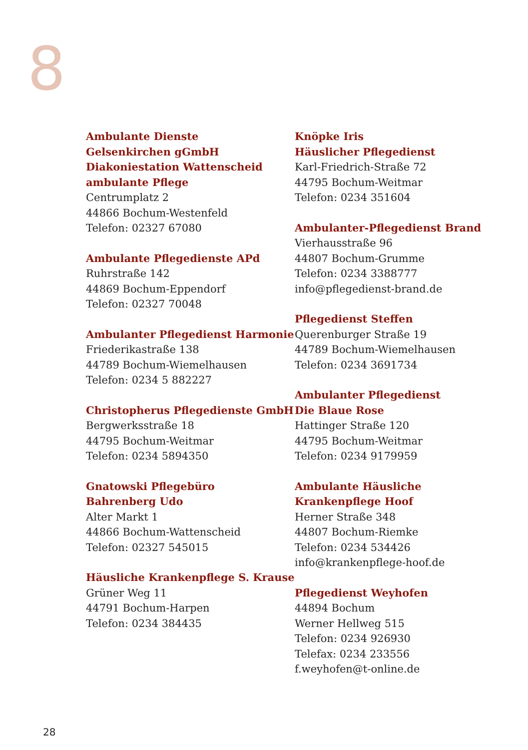8
Ambulante Dienste
Gelsenkirchen gGmbH
Diakoniestation Wattenscheid
ambulante Pflege
Centrumplatz 2
44866 Bochum-Westenfeld
Telefon: 02327 67080
Ambulante Pflegedienste APd
Ruhrstraße 142
44869 Bochum-Eppendorf
Telefon: 02327 70048
Ambulanter Pflegedienst Harmonie
Friederikastraße 138
44789 Bochum-Wiemelhausen
Telefon: 0234 5 882227
Christopherus Pflegedienste GmbH
Bergwerksstraße 18
44795 Bochum-Weitmar
Telefon: 0234 5894350
Gnatowski Pflegebüro
Bahrenberg Udo
Alter Markt 1
44866 Bochum-Wattenscheid
Telefon: 02327 545015
Häusliche Krankenpflege S. Krause
Grüner Weg 11
44791 Bochum-Harpen
Telefon: 0234 384435
Knöpke Iris
Häuslicher Pflegedienst
Karl-Friedrich-Straße 72
44795 Bochum-Weitmar
Telefon: 0234 351604
Ambulanter-Pflegedienst Brand
Vierhausstraße 96
44807 Bochum-Grumme
Telefon: 0234 3388777
info@pflegedienst-brand.de
Pflegedienst Steffen
Querenburger Straße 19
44789 Bochum-Wiemelhausen
Telefon: 0234 3691734
Ambulanter Pflegedienst
Die Blaue Rose
Hattinger Straße 120
44795 Bochum-Weitmar
Telefon: 0234 9179959
Ambulante Häusliche
Krankenpflege Hoof
Herner Straße 348
44807 Bochum-Riemke
Telefon: 0234 534426
info@krankenpflege-hoof.de
Pflegedienst Weyhofen
44894 Bochum
Werner Hellweg 515
Telefon: 0234 926930
Telefax: 0234 233556
f.weyhofen@t-online.de
28